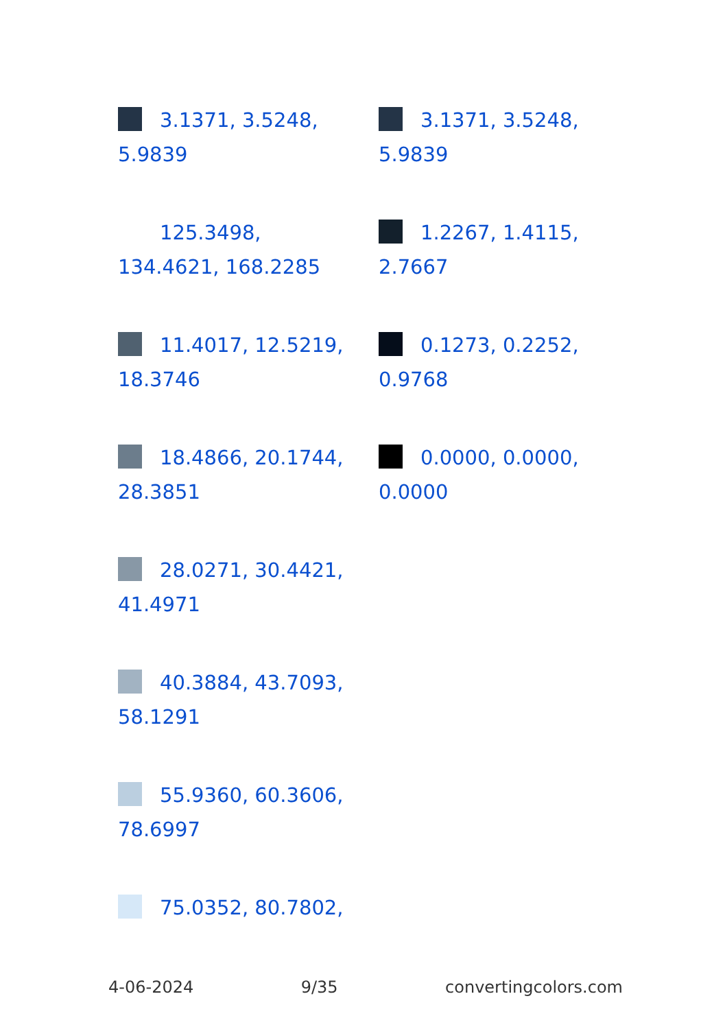3.1371, 3.5248, 5.9839
125.3498, 134.4621, 168.2285
11.4017, 12.5219, 18.3746
18.4866, 20.1744, 28.3851
28.0271, 30.4421, 41.4971
40.3884, 43.7093, 58.1291
55.9360, 60.3606, 78.6997
75.0352, 80.7802,
3.1371, 3.5248, 5.9839
1.2267, 1.4115, 2.7667
0.1273, 0.2252, 0.9768
0.0000, 0.0000, 0.0000
4-06-2024 9/35 convertingcolors.com